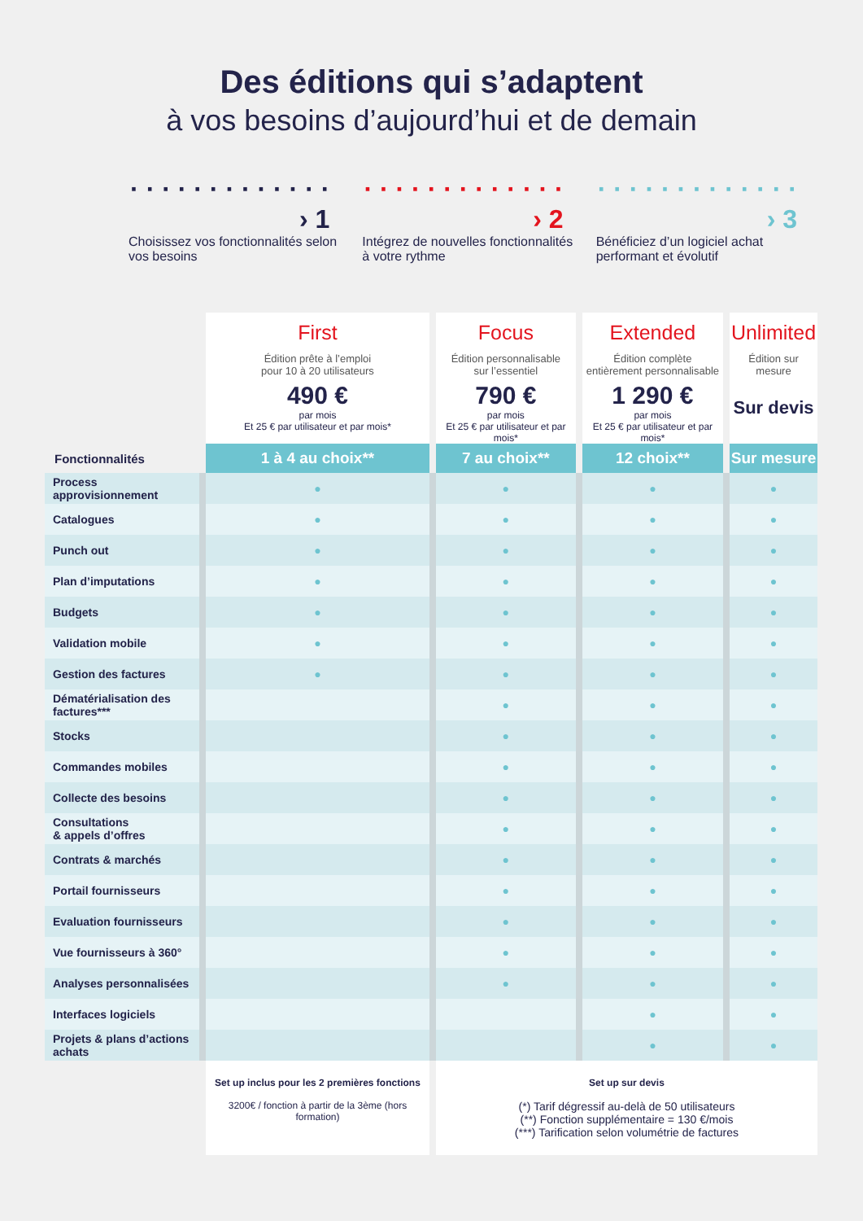Des éditions qui s’adaptent
à vos besoins d’aujourd’hui et de demain
· · · · · · · · · · · · · › 1
Choisissez vos fonctionnalités selon vos besoins
· · · · · · · · · · · · · › 2
Intégrez de nouvelles fonctionnalités à votre rythme
· · · · · · · · · · · · · › 3
Bénéficiez d’un logiciel achat performant et évolutif
| | First Édition prête à l’emploi pour 10 à 20 utilisateurs 490 € par mois Et 25 € par utilisateur et par mois* | Focus Édition personnalisable sur l’essentiel 790 € par mois Et 25 € par utilisateur et par mois* | Extended Édition complète entièrement personnalisable 1 290 € par mois Et 25 € par utilisateur et par mois* | Unlimited Édition sur mesure Sur devis |
| Fonctionnalités | 1 à 4 au choix** | 7 au choix** | 12 choix** | Sur mesure |
| Process approvisionnement | ● | ● | ● | ● |
| Catalogues | ● | ● | ● | ● |
| Punch out | ● | ● | ● | ● |
| Plan d’imputations | ● | ● | ● | ● |
| Budgets | ● | ● | ● | ● |
| Validation mobile | ● | ● | ● | ● |
| Gestion des factures | ● | ● | ● | ● |
| Dématérialisation des factures*** | | ● | ● | ● |
| Stocks | | ● | ● | ● |
| Commandes mobiles | | ● | ● | ● |
| Collecte des besoins | | ● | ● | ● |
| Consultations & appels d’offres | | ● | ● | ● |
| Contrats & marchés | | ● | ● | ● |
| Portail fournisseurs | | ● | ● | ● |
| Evaluation fournisseurs | | ● | ● | ● |
| Vue fournisseurs à 360° | | ● | ● | ● |
| Analyses personnalisées | | ● | ● | ● |
| Interfaces logiciels | | | ● | ● |
| Projets & plans d’actions achats | | | ● | ● |
| | Set up inclus pour les 2 premières fonctions 3200€ / fonction à partir de la 3ème (hors formation) | Set up sur devis (*) Tarif dégressif au-delà de 50 utilisateurs (**) Fonction supplémentaire = 130 €/mois (***) Tarification selon volumétrie de factures | | |